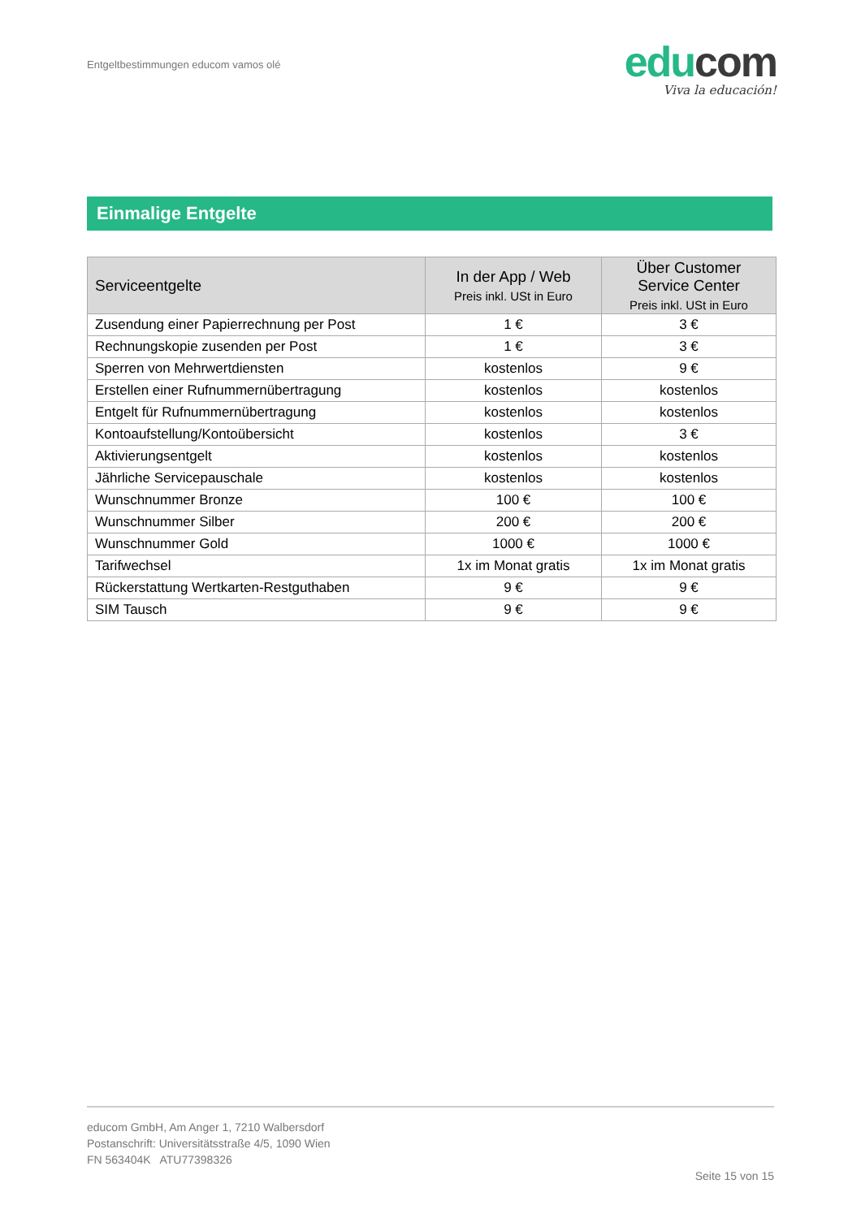Entgeltbestimmungen educom vamos olé
edu com
Viva la educación!
Einmalige Entgelte
| Serviceentgelte | In der App / Web Preis inkl. USt in Euro | Über Customer Service Center Preis inkl. USt in Euro |
| --- | --- | --- |
| Zusendung einer Papierrechnung per Post | 1 € | 3 € |
| Rechnungskopie zusenden per Post | 1 € | 3 € |
| Sperren von Mehrwertdiensten | kostenlos | 9 € |
| Erstellen einer Rufnummernübertragung | kostenlos | kostenlos |
| Entgelt für Rufnummernübertragung | kostenlos | kostenlos |
| Kontoaufstellung/Kontoübersicht | kostenlos | 3 € |
| Aktivierungsentgelt | kostenlos | kostenlos |
| Jährliche Servicepauschale | kostenlos | kostenlos |
| Wunschnummer Bronze | 100 € | 100 € |
| Wunschnummer Silber | 200 € | 200 € |
| Wunschnummer Gold | 1000 € | 1000 € |
| Tarifwechsel | 1x im Monat gratis | 1x im Monat gratis |
| Rückerstattung Wertkarten-Restguthaben | 9 € | 9 € |
| SIM Tausch | 9 € | 9 € |
educom GmbH, Am Anger 1, 7210 Walbersdorf
Postanschrift: Universitätsstraße 4/5, 1090 Wien
FN 563404K ATU77398326
Seite 15 von 15